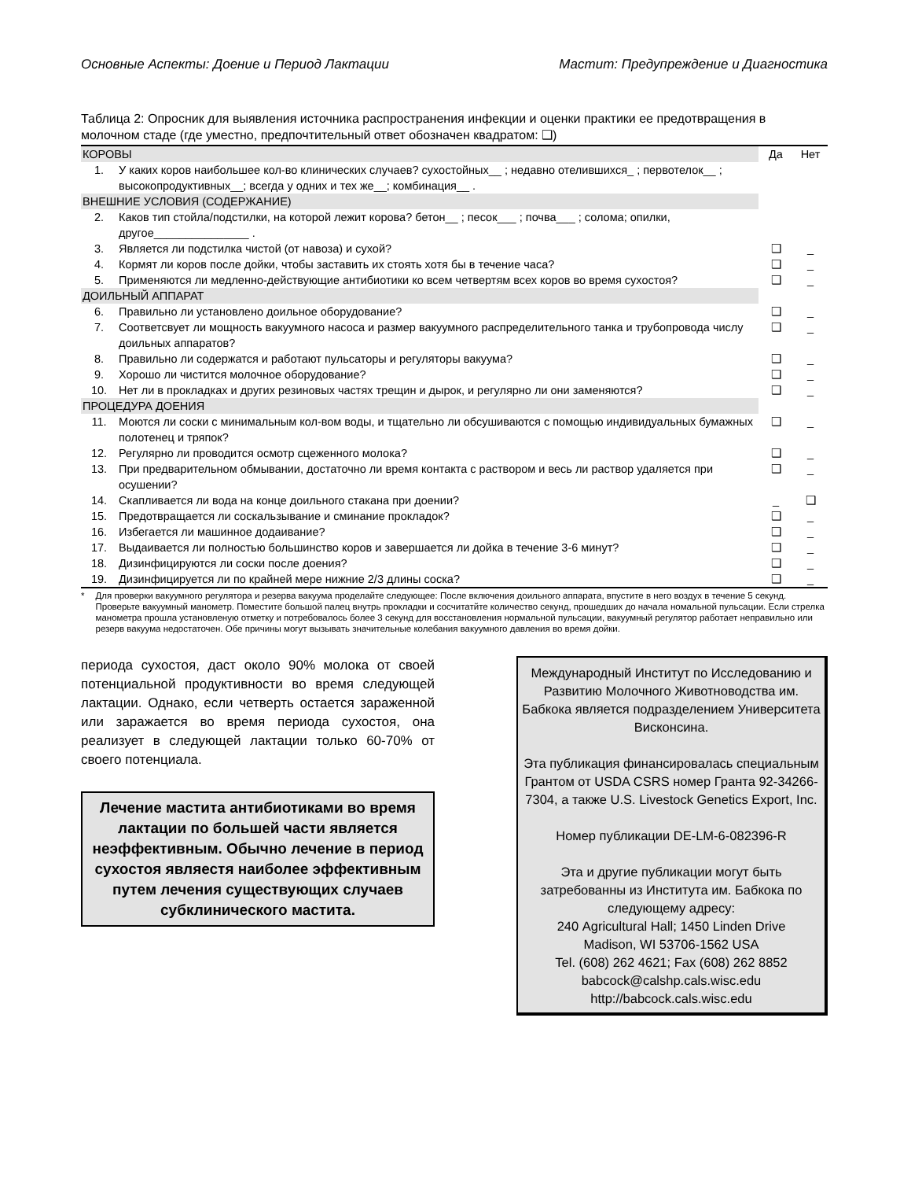Основные Аспекты: Доение и Период Лактации Мастит: Предупреждение и Диагностика
Таблица 2: Опросник для выявления источника распространения инфекции и оценки практики ее предотвращения в молочном стаде (где уместно, предпочтительный ответ обозначен квадратом: ❑)
| КОРОВЫ | | Да | Нет |
| 1. | У каких коров наибольшее кол-во клинических случаев? сухостойных__ ; недавно отелившихся_ ; первотелок__ ; высокопродуктивных__; всегда у одних и тех же__; комбинация__ . | | |
| ВНЕШНИЕ УСЛОВИЯ (СОДЕРЖАНИЕ) | | | |
| 2. | Каков тип стойла/подстилки, на которой лежит корова? бетон__ ; песок___ ; почва___ ; солома; опилки, другое_______________ . | | |
| 3. | Является ли подстилка чистой (от навоза) и сухой? | ❑ | _ |
| 4. | Кормят ли коров после дойки, чтобы заставить их стоять хотя бы в течение часа? | ❑ | _ |
| 5. | Применяются ли медленно-действующие антибиотики ко всем четвертям всех коров во время сухостоя? | ❑ | _ |
| ДОИЛЬНЫЙ АППАРАТ | | | |
| 6. | Правильно ли установлено доильное оборудование? | ❑ | _ |
| 7. | Соответсвует ли мощность вакуумного насоса и размер вакуумного распределительного танка и трубопровода числу доильных аппаратов? | ❑ | _ |
| 8. | Правильно ли содержатся и работают пульсаторы и регуляторы вакуума? | ❑ | _ |
| 9. | Хорошо ли чистится молочное оборудование? | ❑ | _ |
| 10. | Нет ли в прокладках и других резиновых частях трещин и дырок, и регулярно ли они заменяются? | ❑ | _ |
| ПРОЦЕДУРА ДОЕНИЯ | | | |
| 11. | Моются ли соски с минимальным кол-вом воды, и тщательно ли обсушиваются с помощью индивидуальных бумажных полотенец и тряпок? | ❑ | _ |
| 12. | Регулярно ли проводится осмотр сцеженного молока? | ❑ | _ |
| 13. | При предварительном обмывании, достаточно ли время контакта с раствором и весь ли раствор удаляется при осушении? | ❑ | _ |
| 14. | Скапливается ли вода на конце доильного стакана при доении? | _ | ❑ |
| 15. | Предотвращается ли соскальзывание и сминание прокладок? | ❑ | _ |
| 16. | Избегается ли машинное додаивание? | ❑ | _ |
| 17. | Выдаивается ли полностью большинство коров и завершается ли дойка в течение 3-6 минут? | ❑ | _ |
| 18. | Дизинфицируются ли соски после доения? | ❑ | _ |
| 19. | Дизинфицируется ли по крайней мере нижние 2/3 длины соска? | ❑ | _ |
* Для проверки вакуумного регулятора и резерва вакуума проделайте следующее: После включения доильного аппарата, впустите в него воздух в течение 5 секунд. Проверьте вакуумный манометр. Поместите большой палец внутрь прокладки и сосчитатйте количество секунд, прошедших до начала номальной пульсации. Если стрелка манометра прошла установленую отметку и потребовалось более 3 секунд для восстановления нормальной пульсации, вакуумный регулятор работает неправильно или резерв вакуума недостаточен. Обе причины могут вызывать значительные колебания вакуумного давления во время дойки.
периода сухостоя, даст около 90% молока от своей потенциальной продуктивности во время следующей лактации. Однако, если четверть остается зараженной или заражается во время периода сухостоя, она реализует в следующей лактации только 60-70% от своего потенциала.
Лечение мастита антибиотиками во время лактации по большей части является неэффективным. Обычно лечение в период сухостоя являестя наиболее эффективным путем лечения существующих случаев субклинического мастита.
Международный Институт по Исследованию и Развитию Молочного Животноводства им. Бабкока является подразделением Университета Висконсина.
Эта публикация финансировалась специальным Грантом от USDA CSRS номер Гранта 92-34266-7304, а также U.S. Livestock Genetics Export, Inc.
Номер публикации DE-LM-6-082396-R
Эта и другие публикации могут быть затребованны из Института им. Бабкока по следующему адресу:
240 Agricultural Hall; 1450 Linden Drive
Madison, WI 53706-1562 USA
Tel. (608) 262 4621; Fax (608) 262 8852
babcock@calshp.cals.wisc.edu
http://babcock.cals.wisc.edu